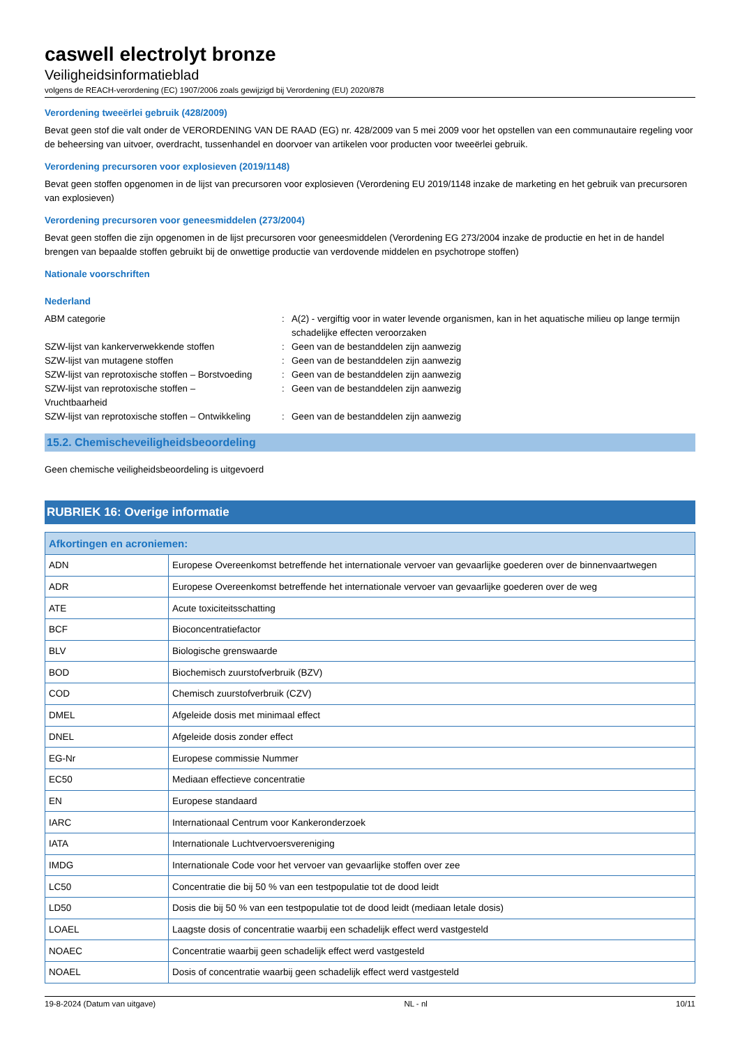caswell electrolyt bronze
Veiligheidsinformatieblad
volgens de REACH-verordening (EC) 1907/2006 zoals gewijzigd bij Verordening (EU) 2020/878
Verordening tweeërlei gebruik (428/2009)
Bevat geen stof die valt onder de VERORDENING VAN DE RAAD (EG) nr. 428/2009 van 5 mei 2009 voor het opstellen van een communautaire regeling voor de beheersing van uitvoer, overdracht, tussenhandel en doorvoer van artikelen voor producten voor tweeërlei gebruik.
Verordening precursoren voor explosieven (2019/1148)
Bevat geen stoffen opgenomen in de lijst van precursoren voor explosieven (Verordening EU 2019/1148 inzake de marketing en het gebruik van precursoren van explosieven)
Verordening precursoren voor geneesmiddelen (273/2004)
Bevat geen stoffen die zijn opgenomen in de lijst precursoren voor geneesmiddelen (Verordening EG 273/2004 inzake de productie en het in de handel brengen van bepaalde stoffen gebruikt bij de onwettige productie van verdovende middelen en psychotrope stoffen)
Nationale voorschriften
Nederland
ABM categorie : A(2) - vergiftig voor in water levende organismen, kan in het aquatische milieu op lange termijn schadelijke effecten veroorzaken
SZW-lijst van kankerverwekkende stoffen : Geen van de bestanddelen zijn aanwezig
SZW-lijst van mutagene stoffen : Geen van de bestanddelen zijn aanwezig
SZW-lijst van reprotoxische stoffen – Borstvoeding
: Geen van de bestanddelen zijn aanwezig
SZW-lijst van reprotoxische stoffen –
Vruchtbaarheid
: Geen van de bestanddelen zijn aanwezig
SZW-lijst van reprotoxische stoffen – Ontwikkeling
: Geen van de bestanddelen zijn aanwezig
15.2. Chemischeveiligheidsbeoordeling
Geen chemische veiligheidsbeoordeling is uitgevoerd
RUBRIEK 16: Overige informatie
| Afkortingen en acroniemen: | |
| --- | --- |
| ADN | Europese Overeenkomst betreffende het internationale vervoer van gevaarlijke goederen over de binnenvaartwegen |
| ADR | Europese Overeenkomst betreffende het internationale vervoer van gevaarlijke goederen over de weg |
| ATE | Acute toxiciteitsschatting |
| BCF | Bioconcentratiefactor |
| BLV | Biologische grenswaarde |
| BOD | Biochemisch zuurstofverbruik (BZV) |
| COD | Chemisch zuurstofverbruik (CZV) |
| DMEL | Afgeleide dosis met minimaal effect |
| DNEL | Afgeleide dosis zonder effect |
| EG-Nr | Europese commissie Nummer |
| EC50 | Mediaan effectieve concentratie |
| EN | Europese standaard |
| IARC | Internationaal Centrum voor Kankeronderzoek |
| IATA | Internationale Luchtvervoersvereniging |
| IMDG | Internationale Code voor het vervoer van gevaarlijke stoffen over zee |
| LC50 | Concentratie die bij 50 % van een testpopulatie tot de dood leidt |
| LD50 | Dosis die bij 50 % van een testpopulatie tot de dood leidt (mediaan letale dosis) |
| LOAEL | Laagste dosis of concentratie waarbij een schadelijk effect werd vastgesteld |
| NOAEC | Concentratie waarbij geen schadelijk effect werd vastgesteld |
| NOAEL | Dosis of concentratie waarbij geen schadelijk effect werd vastgesteld |
19-8-2024 (Datum van uitgave) NL - nl 10/11